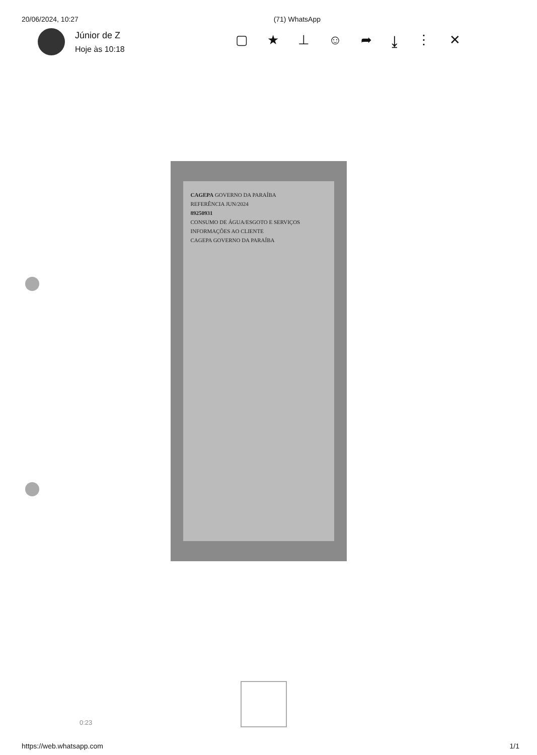20/06/2024, 10:27 (71) WhatsApp
Júnior de Z
Hoje às 10:18
▢ ★ ⊥ ☺ ➦ ⤓ ⋮ ✕
CAGEPA GOVERNO DA PARAÍBA
REFERÊNCIA JUN/2024
89250931
CONSUMO DE ÁGUA/ESGOTO E SERVIÇOS
INFORMAÇÕES AO CLIENTE
CAGEPA GOVERNO DA PARAÍBA
0:23
https://web.whatsapp.com 1/1